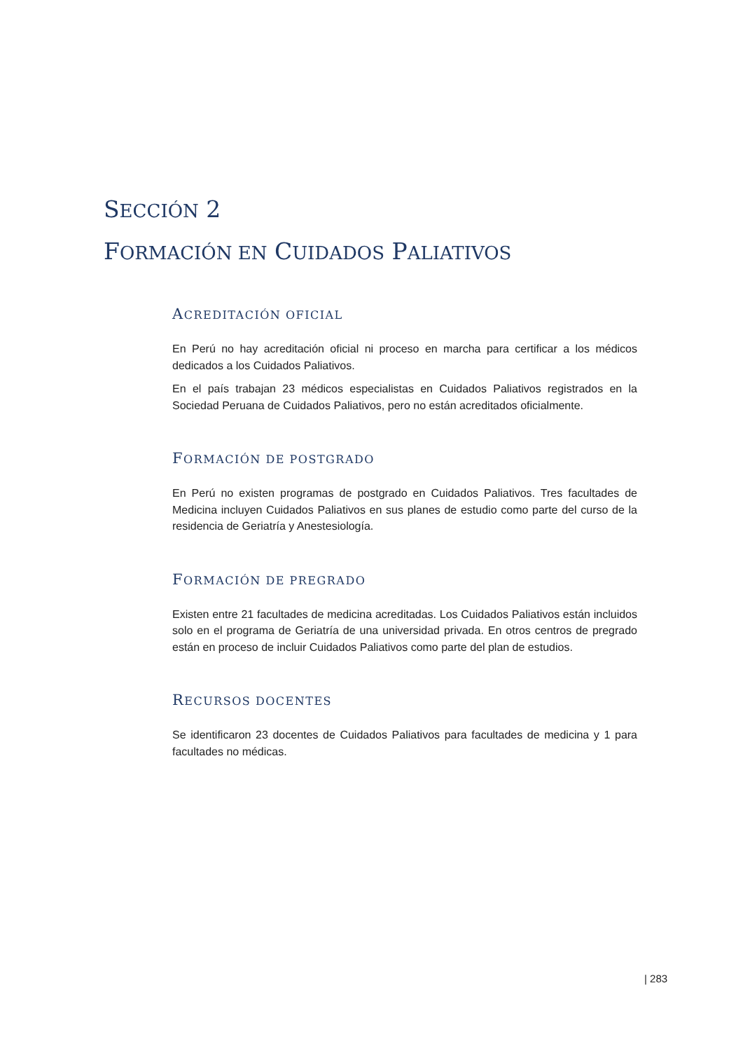SECCIÓN 2
FORMACIÓN EN CUIDADOS PALIATIVOS
ACREDITACIÓN OFICIAL
En Perú no hay acreditación oficial ni proceso en marcha para certificar a los médicos dedicados a los Cuidados Paliativos.
En el país trabajan 23 médicos especialistas en Cuidados Paliativos registrados en la Sociedad Peruana de Cuidados Paliativos, pero no están acreditados oficialmente.
FORMACIÓN DE POSTGRADO
En Perú no existen programas de postgrado en Cuidados Paliativos. Tres facultades de Medicina incluyen Cuidados Paliativos en sus planes de estudio como parte del curso de la residencia de Geriatría y Anestesiología.
FORMACIÓN DE PREGRADO
Existen entre 21 facultades de medicina acreditadas. Los Cuidados Paliativos están incluidos solo en el programa de Geriatría de una universidad privada. En otros centros de pregrado están en proceso de incluir Cuidados Paliativos como parte del plan de estudios.
RECURSOS DOCENTES
Se identificaron 23 docentes de Cuidados Paliativos para facultades de medicina y 1 para facultades no médicas.
| 283